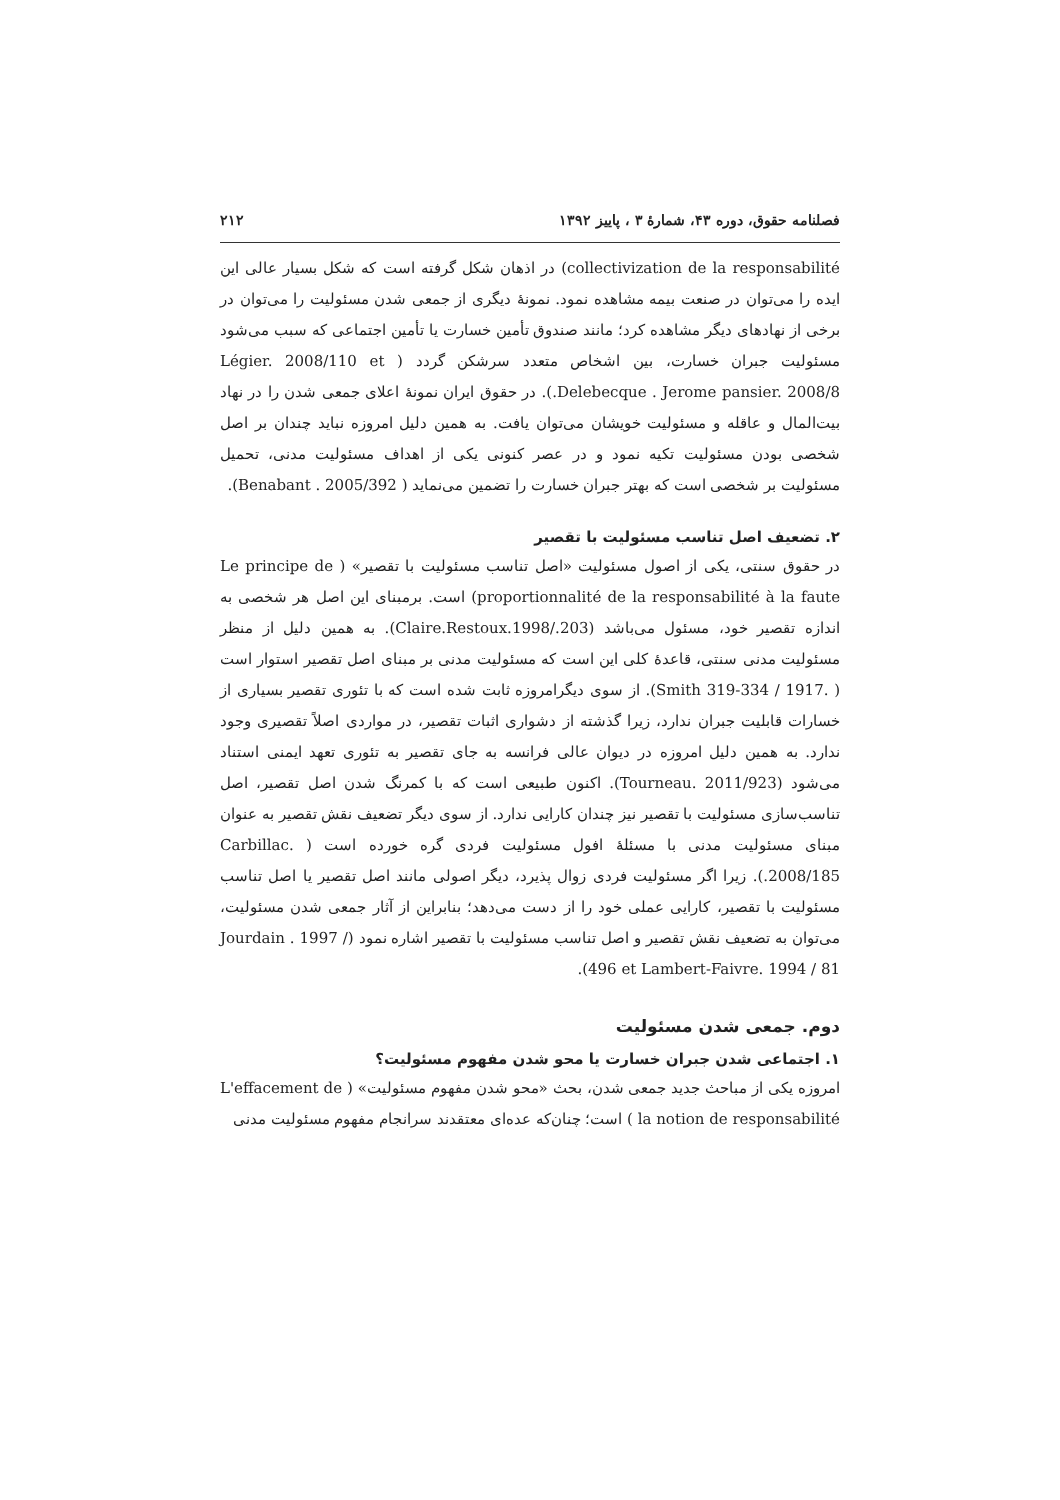فصلنامه حقوق، دوره ۴۳، شمارهٔ ۳ ، پاییز ۱۳۹۲ ۲۱۲
collectivization de la responsabilité) در اذهان شکل گرفته است که شکل بسیار عالی این ایده را می‌توان در صنعت بیمه مشاهده نمود. نمونهٔ دیگری از جمعی شدن مسئولیت را می‌توان در برخی از نهادهای دیگر مشاهده کرد؛ مانند صندوق تأمین خسارت یا تأمین اجتماعی که سبب می‌شود مسئولیت جبران خسارت، بین اشخاص متعدد سرشکن گردد ( Légier. 2008/110 et Delebecque . Jerome pansier. 2008/8.). در حقوق ایران نمونهٔ اعلای جمعی شدن را در نهاد بیت‌المال و عاقله و مسئولیت خویشان می‌توان یافت. به همین دلیل امروزه نباید چندان بر اصل شخصی بودن مسئولیت تکیه نمود و در عصر کنونی یکی از اهداف مسئولیت مدنی، تحمیل مسئولیت بر شخصی است که بهتر جبران خسارت را تضمین می‌نماید ( Benabant . 2005/392).
۲. تضعیف اصل تناسب مسئولیت با تقصیر
در حقوق سنتی، یکی از اصول مسئولیت «اصل تناسب مسئولیت با تقصیر» ( Le principe de proportionnalité de la responsabilité à la faute) است. برمبنای این اصل هر شخصی به اندازه تقصیر خود، مسئول می‌باشد (Claire.Restoux.1998/.203). به همین دلیل از منظر مسئولیت مدنی سنتی، قاعدهٔ کلی این است که مسئولیت مدنی بر مبنای اصل تقصیر استوار است ( .Smith 319-334 / 1917). از سوی دیگرامروزه ثابت شده است که با تئوری تقصیر بسیاری از خسارات قابلیت جبران ندارد، زیرا گذشته از دشواری اثبات تقصیر، در مواردی اصلاً تقصیری وجود ندارد. به همین دلیل امروزه در دیوان عالی فرانسه به جای تقصیر به تئوری تعهد ایمنی استناد می‌شود (Tourneau. 2011/923). اکنون طبیعی است که با کمرنگ شدن اصل تقصیر، اصل تناسب‌سازی مسئولیت با تقصیر نیز چندان کارایی ندارد. از سوی دیگر تضعیف نقش تقصیر به عنوان مبنای مسئولیت مدنی با مسئلهٔ افول مسئولیت فردی گره خورده است ( .Carbillac 2008/185.). زیرا اگر مسئولیت فردی زوال پذیرد، دیگر اصولی مانند اصل تقصیر یا اصل تناسب مسئولیت با تقصیر، کارایی عملی خود را از دست می‌دهد؛ بنابراین از آثار جمعی شدن مسئولیت، می‌توان به تضعیف نقش تقصیر و اصل تناسب مسئولیت با تقصیر اشاره نمود (Jourdain . 1997 / 496 et Lambert-Faivre. 1994 / 81).
دوم. جمعی شدن مسئولیت
۱. اجتماعی شدن جبران خسارت یا محو شدن مفهوم مسئولیت؟
امروزه یکی از مباحث جدید جمعی شدن، بحث «محو شدن مفهوم مسئولیت» ( L'effacement de la notion de responsabilité ) است؛ چنان‌که عده‌ای معتقدند سرانجام مفهوم مسئولیت مدنی